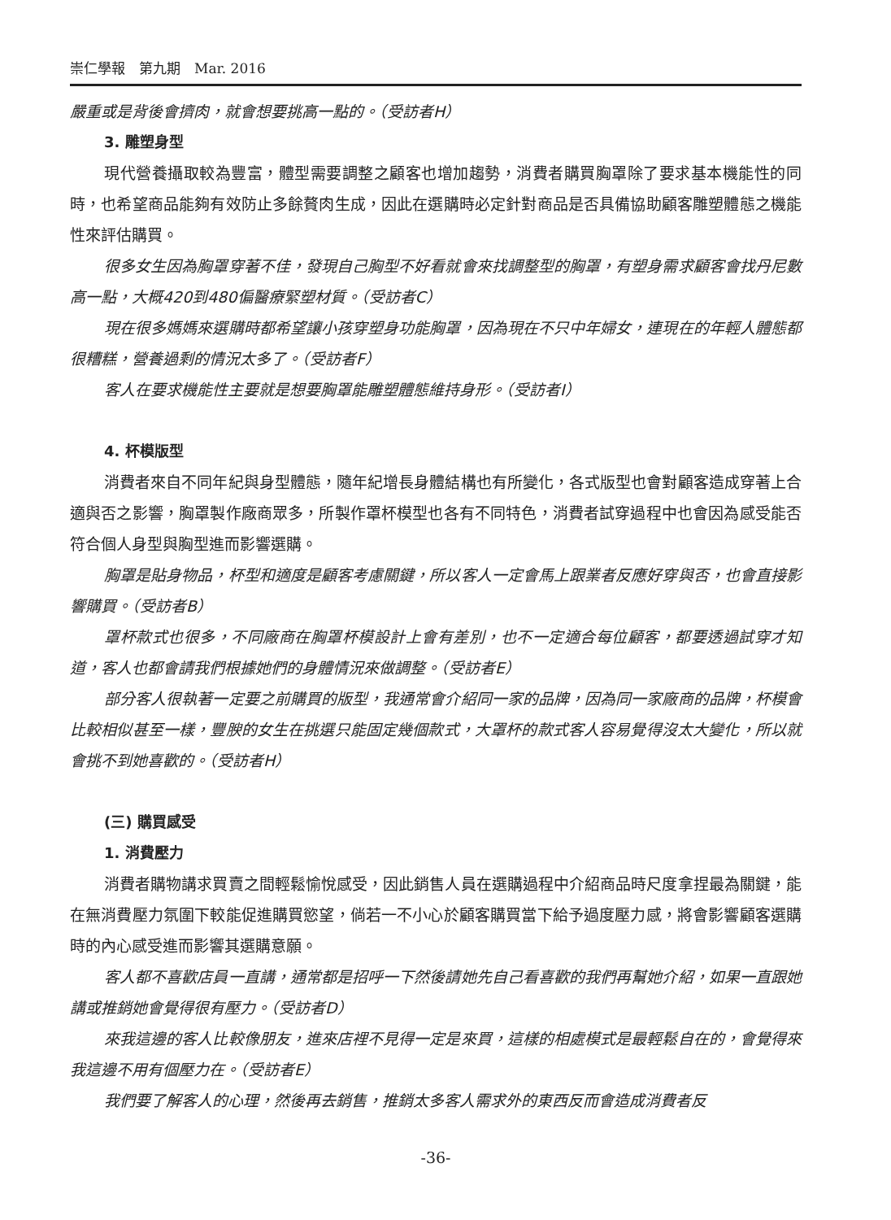崇仁學報　第九期　Mar. 2016
嚴重或是背後會擠肉，就會想要挑高一點的。（受訪者H）
3. 雕塑身型
現代營養攝取較為豐富，體型需要調整之顧客也增加趨勢，消費者購買胸罩除了要求基本機能性的同時，也希望商品能夠有效防止多餘贅肉生成，因此在選購時必定針對商品是否具備協助顧客雕塑體態之機能性來評估購買。
很多女生因為胸罩穿著不佳，發現自己胸型不好看就會來找調整型的胸罩，有塑身需求顧客會找丹尼數高一點，大概420到480偏醫療緊塑材質。（受訪者C）
現在很多媽媽來選購時都希望讓小孩穿塑身功能胸罩，因為現在不只中年婦女，連現在的年輕人體態都很糟糕，營養過剩的情況太多了。（受訪者F）
客人在要求機能性主要就是想要胸罩能雕塑體態維持身形。（受訪者I）
4. 杯模版型
消費者來自不同年紀與身型體態，隨年紀增長身體結構也有所變化，各式版型也會對顧客造成穿著上合適與否之影響，胸罩製作廠商眾多，所製作罩杯模型也各有不同特色，消費者試穿過程中也會因為感受能否符合個人身型與胸型進而影響選購。
胸罩是貼身物品，杯型和適度是顧客考慮關鍵，所以客人一定會馬上跟業者反應好穿與否，也會直接影響購買。（受訪者B）
罩杯款式也很多，不同廠商在胸罩杯模設計上會有差別，也不一定適合每位顧客，都要透過試穿才知道，客人也都會請我們根據她們的身體情況來做調整。（受訪者E）
部分客人很執著一定要之前購買的版型，我通常會介紹同一家的品牌，因為同一家廠商的品牌，杯模會比較相似甚至一樣，豐腴的女生在挑選只能固定幾個款式，大罩杯的款式客人容易覺得沒太大變化，所以就會挑不到她喜歡的。（受訪者H）
(三) 購買感受
1. 消費壓力
消費者購物講求買賣之間輕鬆愉悅感受，因此銷售人員在選購過程中介紹商品時尺度拿捏最為關鍵，能在無消費壓力氛圍下較能促進購買慾望，倘若一不小心於顧客購買當下給予過度壓力感，將會影響顧客選購時的內心感受進而影響其選購意願。
客人都不喜歡店員一直講，通常都是招呼一下然後請她先自己看喜歡的我們再幫她介紹，如果一直跟她講或推銷她會覺得很有壓力。（受訪者D）
來我這邊的客人比較像朋友，進來店裡不見得一定是來買，這樣的相處模式是最輕鬆自在的，會覺得來我這邊不用有個壓力在。（受訪者E）
我們要了解客人的心理，然後再去銷售，推銷太多客人需求外的東西反而會造成消費者反
-36-